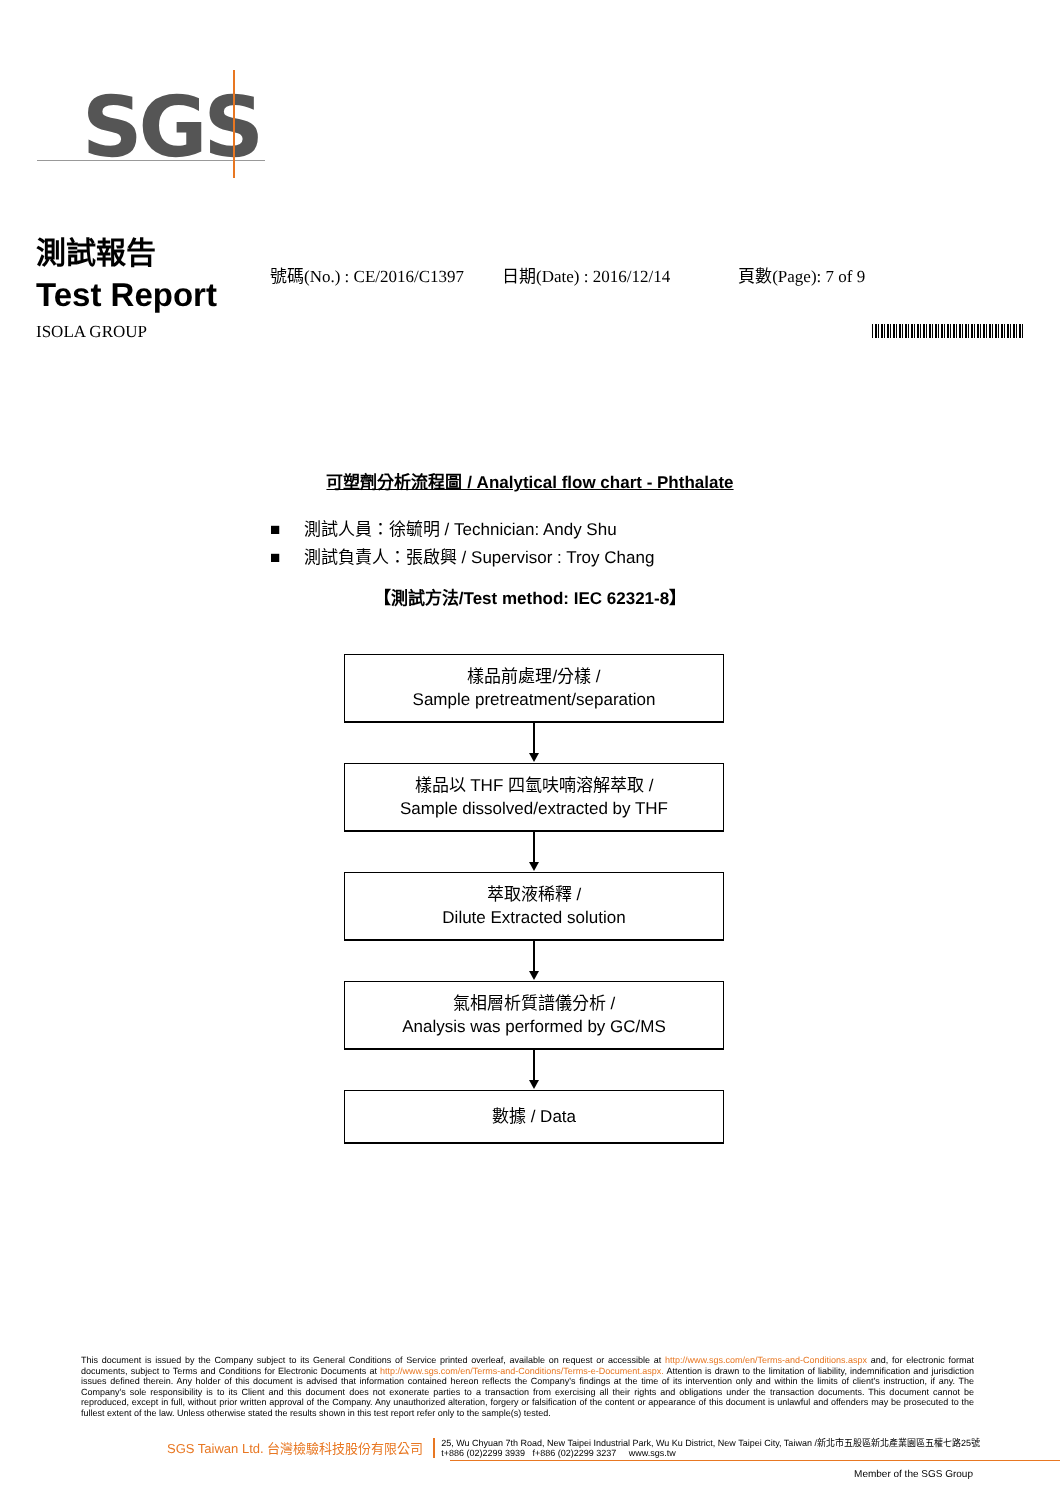SGS
測試報告
Test Report
號碼(No.) : CE/2016/C1397 日期(Date) : 2016/12/14 頁數(Page): 7 of 9
ISOLA GROUP
可塑劑分析流程圖 / Analytical flow chart - Phthalate
■ 測試人員：徐毓明 / Technician: Andy Shu
■ 測試負責人：張啟興 / Supervisor : Troy Chang
【測試方法/Test method: IEC 62321-8】
樣品前處理/分樣 /
Sample pretreatment/separation
樣品以 THF 四氫呋喃溶解萃取 /
Sample dissolved/extracted by THF
萃取液稀釋 /
Dilute Extracted solution
氣相層析質譜儀分析 /
Analysis was performed by GC/MS
數據 / Data
This document is issued by the Company subject to its General Conditions of Service printed overleaf, available on request or accessible at http://www.sgs.com/en/Terms-and-Conditions.aspx and, for electronic format documents, subject to Terms and Conditions for Electronic Documents at http://www.sgs.com/en/Terms-and-Conditions/Terms-e-Document.aspx. Attention is drawn to the limitation of liability, indemnification and jurisdiction issues defined therein. Any holder of this document is advised that information contained hereon reflects the Company's findings at the time of its intervention only and within the limits of client's instruction, if any. The Company's sole responsibility is to its Client and this document does not exonerate parties to a transaction from exercising all their rights and obligations under the transaction documents. This document cannot be reproduced, except in full, without prior written approval of the Company. Any unauthorized alteration, forgery or falsification of the content or appearance of this document is unlawful and offenders may be prosecuted to the fullest extent of the law. Unless otherwise stated the results shown in this test report refer only to the sample(s) tested.
SGS Taiwan Ltd. 台灣檢驗科技股份有限公司
25, Wu Chyuan 7th Road, New Taipei Industrial Park, Wu Ku District, New Taipei City, Taiwan /新北市五股區新北產業園區五權七路25號
t+886 (02)2299 3939 f+886 (02)2299 3237 www.sgs.tw
Member of the SGS Group